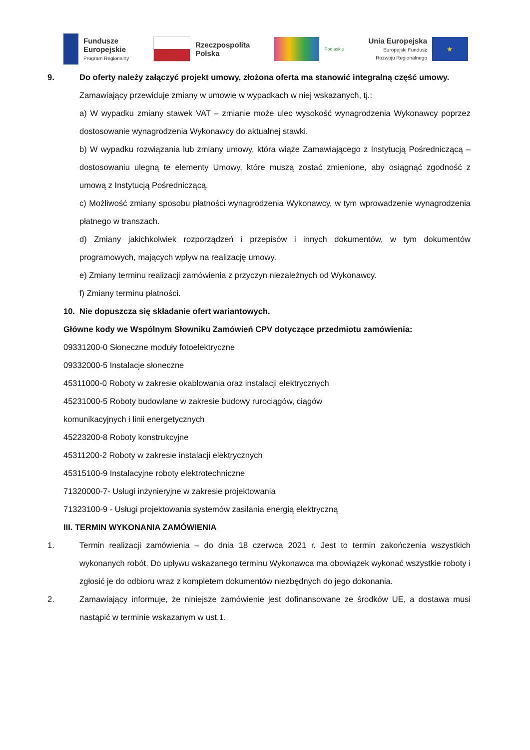Fundusze
Europejskie
Program Regionalny
Rzeczpospolita
Polska
Podlaskie
Unia Europejska
Europejski Fundusz
Rozwoju Regionalnego
★
9. Do oferty należy załączyć projekt umowy, złożona oferta ma stanowić integralną część umowy.
Zamawiający przewiduje zmiany w umowie w wypadkach w niej wskazanych, tj.:
a) W wypadku zmiany stawek VAT – zmianie może ulec wysokość wynagrodzenia Wykonawcy poprzez dostosowanie wynagrodzenia Wykonawcy do aktualnej stawki.
b) W wypadku rozwiązania lub zmiany umowy, która wiąże Zamawiającego z Instytucją Pośredniczącą – dostosowaniu ulegną te elementy Umowy, które muszą zostać zmienione, aby osiągnąć zgodność z umową z Instytucją Pośredniczącą.
c) Możliwość zmiany sposobu płatności wynagrodzenia Wykonawcy, w tym wprowadzenie wynagrodzenia płatnego w transzach.
d) Zmiany jakichkolwiek rozporządzeń i przepisów i innych dokumentów, w tym dokumentów programowych, mających wpływ na realizację umowy.
e) Zmiany terminu realizacji zamówienia z przyczyn niezależnych od Wykonawcy.
f) Zmiany terminu płatności.
10. Nie dopuszcza się składanie ofert wariantowych.
Główne kody we Wspólnym Słowniku Zamówień CPV dotyczące przedmiotu zamówienia:
09331200-0 Słoneczne moduły fotoelektryczne
09332000-5 Instalacje słoneczne
45311000-0 Roboty w zakresie okablowania oraz instalacji elektrycznych
45231000-5 Roboty budowlane w zakresie budowy rurociągów, ciągów
komunikacyjnych i linii energetycznych
45223200-8 Roboty konstrukcyjne
45311200-2 Roboty w zakresie instalacji elektrycznych
45315100-9 Instalacyjne roboty elektrotechniczne
71320000-7- Usługi inżynieryjne w zakresie projektowania
71323100-9 - Usługi projektowania systemów zasilania energią elektryczną
III. TERMIN WYKONANIA ZAMÓWIENIA
1. Termin realizacji zamówienia – do dnia 18 czerwca 2021 r. Jest to termin zakończenia wszystkich wykonanych robót. Do upływu wskazanego terminu Wykonawca ma obowiązek wykonać wszystkie roboty i zgłosić je do odbioru wraz z kompletem dokumentów niezbędnych do jego dokonania.
2. Zamawiający informuje, że niniejsze zamówienie jest dofinansowane ze środków UE, a dostawa musi nastąpić w terminie wskazanym w ust.1.